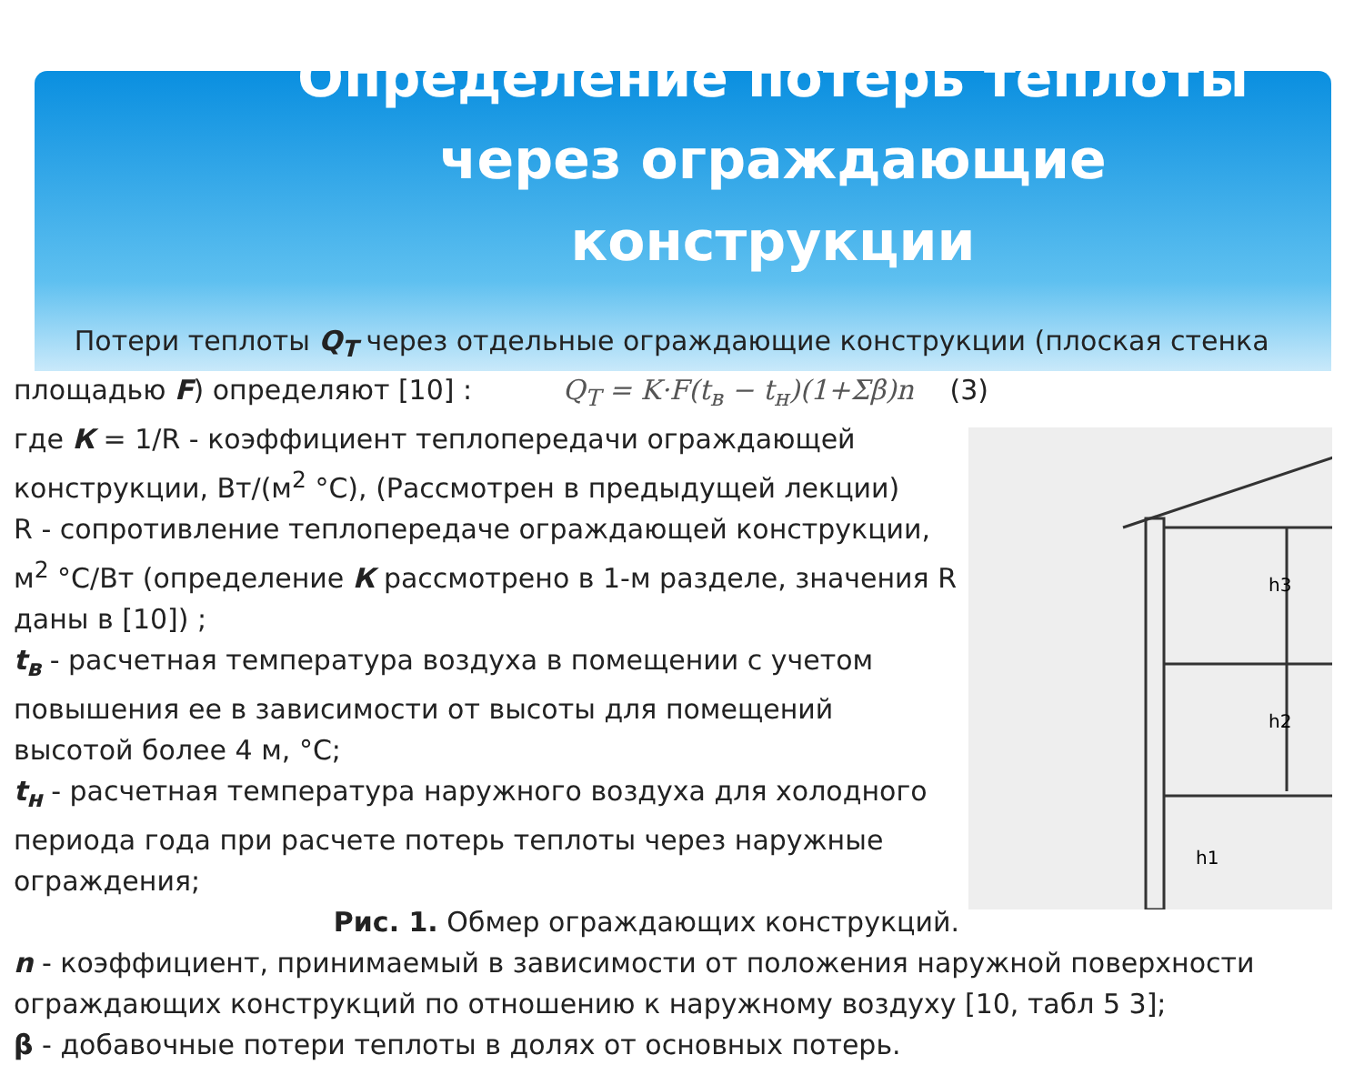Определение потерь теплоты через ограждающие конструкции
Потери теплоты Q<sub>T</sub> через отдельные ограждающие конструкции (плоская стенка площадью F) определяют [10] : Q<sub>T</sub> = K·F(t<sub>в</sub> − t<sub>н</sub>)(1+Σβ)n (3)
h3
h2
h1
где К = 1/R - коэффициент теплопередачи ограждающей конструкции, Вт/(м<sup>2</sup> °С), (Рассмотрен в предыдущей лекции)
R - сопротивление теплопередаче ограждающей конструкции, м<sup>2</sup> °С/Вт (определение К рассмотрено в 1-м разделе, значения R даны в [10]) ;
t<sub>в</sub> - расчетная температура воздуха в помещении с учетом повышения ее в зависимости от высоты для помещений высотой более 4 м, °С;
t<sub>н</sub> - расчетная температура наружного воздуха для холодного периода года при расчете потерь теплоты через наружные ограждения;
Рис. 1. Обмер ограждающих конструкций.
n - коэффициент, принимаемый в зависимости от положения наружной поверхности ограждающих конструкций по отношению к наружному воздуху [10, табл 5 3];
β - добавочные потери теплоты в долях от основных потерь.